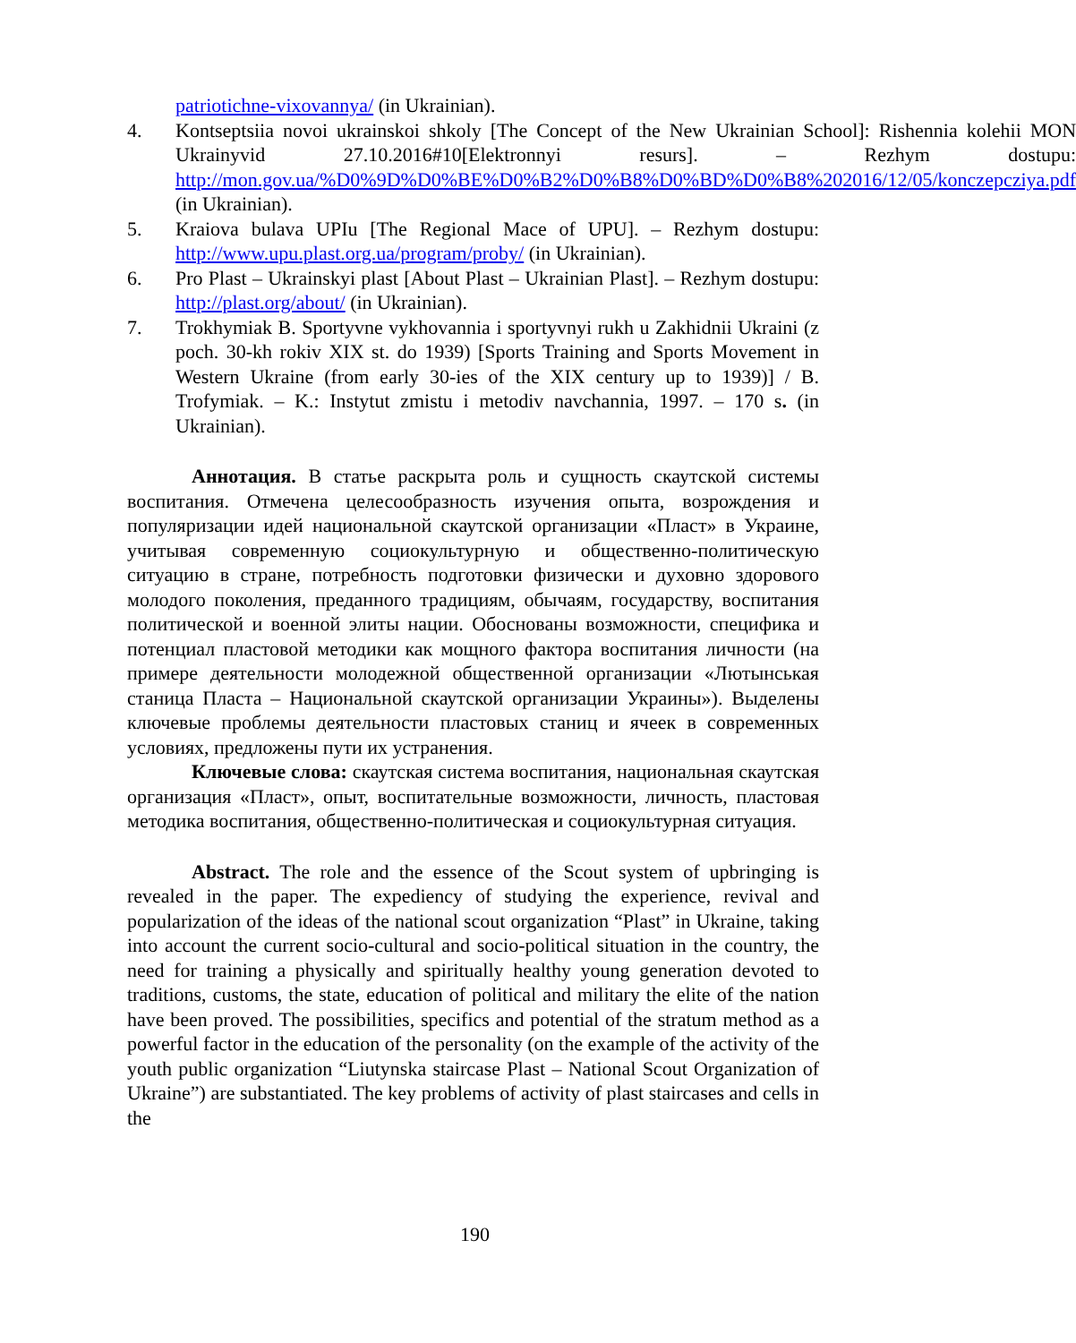patriotichne-vixovannya/ (in Ukrainian).
4. Kontseptsiia novoi ukrainskoi shkoly [The Concept of the New Ukrainian School]: Rishennia kolehii MON Ukrainyvid 27.10.2016#10[Elektronnyi resurs]. – Rezhym dostupu: http://mon.gov.ua/%D0%9D%D0%BE%D0%B2%D0%B8%D0%BD%D0%B8%202016/12/05/konczepcziya.pdf (in Ukrainian).
5. Kraiova bulava UPIu [The Regional Mace of UPU]. – Rezhym dostupu: http://www.upu.plast.org.ua/program/proby/ (in Ukrainian).
6. Pro Plast – Ukrainskyi plast [About Plast – Ukrainian Plast]. – Rezhym dostupu: http://plast.org/about/ (in Ukrainian).
7. Trokhymiak B. Sportyvne vykhovannia i sportyvnyi rukh u Zakhidnii Ukraini (z poch. 30-kh rokiv XIX st. do 1939) [Sports Training and Sports Movement in Western Ukraine (from early 30-ies of the XIX century up to 1939)] / B. Trofymiak. – K.: Instytut zmistu i metodiv navchannia, 1997. – 170 s. (in Ukrainian).
Аннотация. В статье раскрыта роль и сущность скаутской системы воспитания. Отмечена целесообразность изучения опыта, возрождения и популяризации идей национальной скаутской организации «Пласт» в Украине, учитывая современную социокультурную и общественно-политическую ситуацию в стране, потребность подготовки физически и духовно здорового молодого поколения, преданного традициям, обычаям, государству, воспитания политической и военной элиты нации. Обоснованы возможности, специфика и потенциал пластовой методики как мощного фактора воспитания личности (на примере деятельности молодежной общественной организации «Лютынськая станица Пласта – Национальной скаутской организации Украины»). Выделены ключевые проблемы деятельности пластовых станиц и ячеек в современных условиях, предложены пути их устранения.
Ключевые слова: скаутская система воспитания, национальная скаутская организация «Пласт», опыт, воспитательные возможности, личность, пластовая методика воспитания, общественно-политическая и социокультурная ситуация.
Abstract. The role and the essence of the Scout system of upbringing is revealed in the paper. The expediency of studying the experience, revival and popularization of the ideas of the national scout organization “Plast” in Ukraine, taking into account the current socio-cultural and socio-political situation in the country, the need for training a physically and spiritually healthy young generation devoted to traditions, customs, the state, education of political and military the elite of the nation have been proved. The possibilities, specifics and potential of the stratum method as a powerful factor in the education of the personality (on the example of the activity of the youth public organization “Liutynska staircase Plast – National Scout Organization of Ukraine”) are substantiated. The key problems of activity of plast staircases and cells in the
190